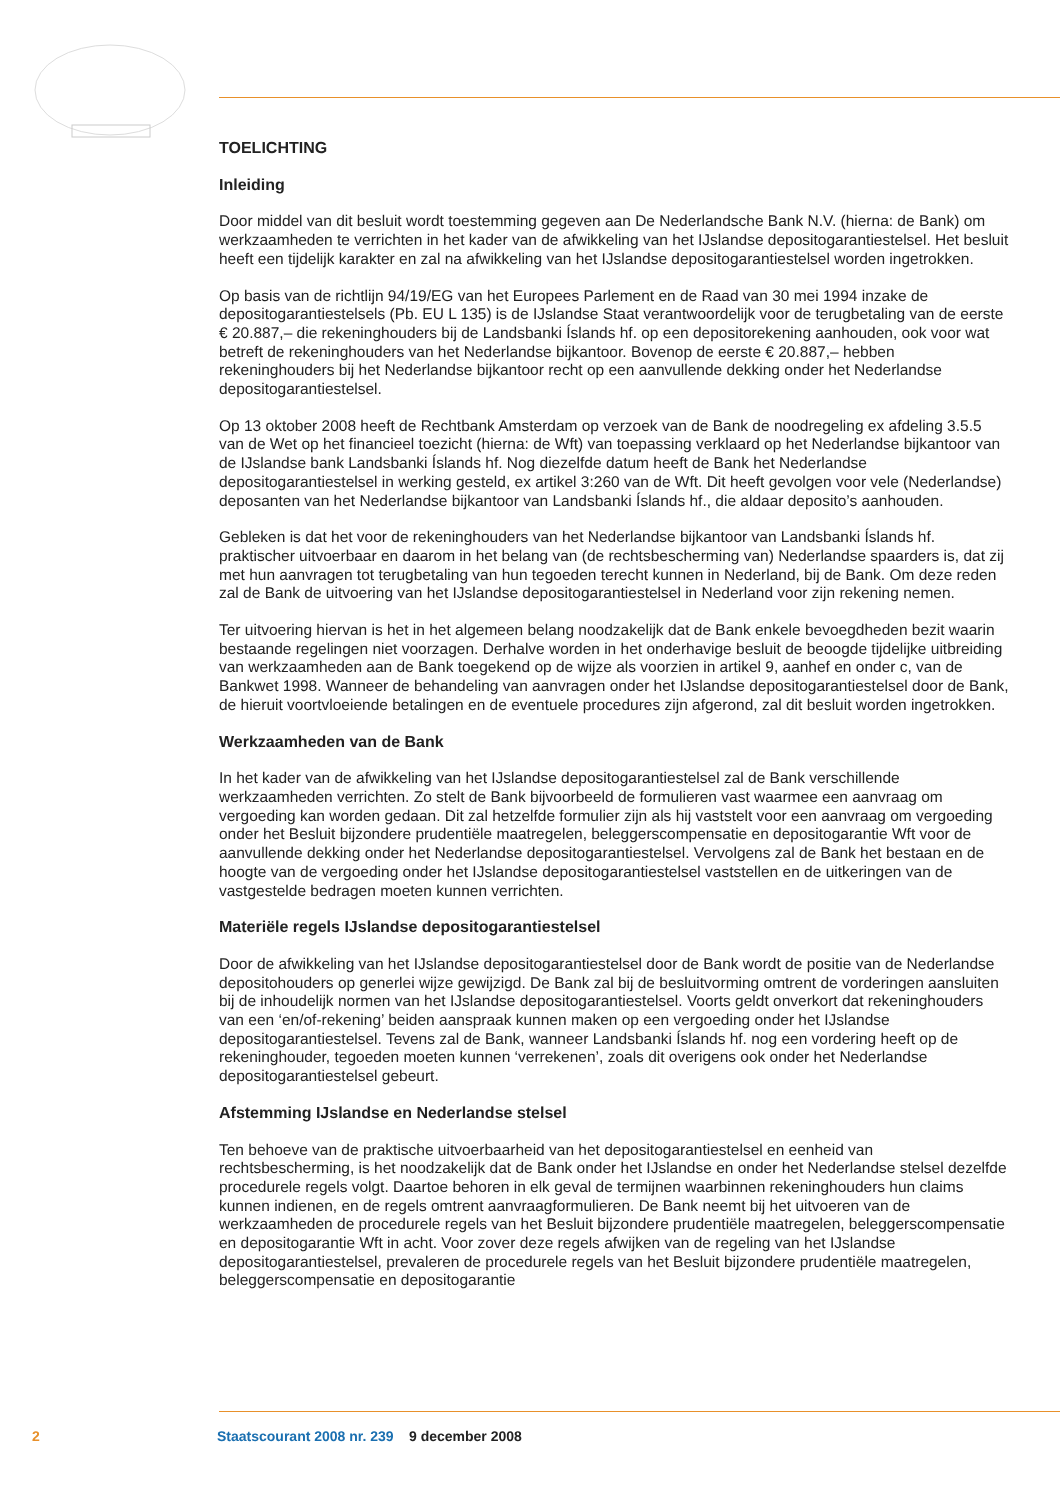TOELICHTING
Inleiding
Door middel van dit besluit wordt toestemming gegeven aan De Nederlandsche Bank N.V. (hierna: de Bank) om werkzaamheden te verrichten in het kader van de afwikkeling van het IJslandse depositogarantiestelsel. Het besluit heeft een tijdelijk karakter en zal na afwikkeling van het IJslandse depositogarantiestelsel worden ingetrokken.
Op basis van de richtlijn 94/19/EG van het Europees Parlement en de Raad van 30 mei 1994 inzake de depositogarantiestelsels (Pb. EU L 135) is de IJslandse Staat verantwoordelijk voor de terugbetaling van de eerste € 20.887,– die rekeninghouders bij de Landsbanki Íslands hf. op een depositorekening aanhouden, ook voor wat betreft de rekeninghouders van het Nederlandse bijkantoor. Bovenop de eerste € 20.887,– hebben rekeninghouders bij het Nederlandse bijkantoor recht op een aanvullende dekking onder het Nederlandse depositogarantiestelsel.
Op 13 oktober 2008 heeft de Rechtbank Amsterdam op verzoek van de Bank de noodregeling ex afdeling 3.5.5 van de Wet op het financieel toezicht (hierna: de Wft) van toepassing verklaard op het Nederlandse bijkantoor van de IJslandse bank Landsbanki Íslands hf. Nog diezelfde datum heeft de Bank het Nederlandse depositogarantiestelsel in werking gesteld, ex artikel 3:260 van de Wft. Dit heeft gevolgen voor vele (Nederlandse) deposanten van het Nederlandse bijkantoor van Landsbanki Íslands hf., die aldaar deposito’s aanhouden.
Gebleken is dat het voor de rekeninghouders van het Nederlandse bijkantoor van Landsbanki Íslands hf. praktischer uitvoerbaar en daarom in het belang van (de rechtsbescherming van) Nederlandse spaarders is, dat zij met hun aanvragen tot terugbetaling van hun tegoeden terecht kunnen in Nederland, bij de Bank. Om deze reden zal de Bank de uitvoering van het IJslandse depositogarantiestelsel in Nederland voor zijn rekening nemen.
Ter uitvoering hiervan is het in het algemeen belang noodzakelijk dat de Bank enkele bevoegdheden bezit waarin bestaande regelingen niet voorzagen. Derhalve worden in het onderhavige besluit de beoogde tijdelijke uitbreiding van werkzaamheden aan de Bank toegekend op de wijze als voorzien in artikel 9, aanhef en onder c, van de Bankwet 1998. Wanneer de behandeling van aanvragen onder het IJslandse depositogarantiestelsel door de Bank, de hieruit voortvloeiende betalingen en de eventuele procedures zijn afgerond, zal dit besluit worden ingetrokken.
Werkzaamheden van de Bank
In het kader van de afwikkeling van het IJslandse depositogarantiestelsel zal de Bank verschillende werkzaamheden verrichten. Zo stelt de Bank bijvoorbeeld de formulieren vast waarmee een aanvraag om vergoeding kan worden gedaan. Dit zal hetzelfde formulier zijn als hij vaststelt voor een aanvraag om vergoeding onder het Besluit bijzondere prudentiële maatregelen, beleggerscompensatie en depositogarantie Wft voor de aanvullende dekking onder het Nederlandse depositogarantiestelsel. Vervolgens zal de Bank het bestaan en de hoogte van de vergoeding onder het IJslandse depositogarantiestelsel vaststellen en de uitkeringen van de vastgestelde bedragen moeten kunnen verrichten.
Materiële regels IJslandse depositogarantiestelsel
Door de afwikkeling van het IJslandse depositogarantiestelsel door de Bank wordt de positie van de Nederlandse depositohouders op generlei wijze gewijzigd. De Bank zal bij de besluitvorming omtrent de vorderingen aansluiten bij de inhoudelijk normen van het IJslandse depositogarantiestelsel. Voorts geldt onverkort dat rekeninghouders van een ‘en/of-rekening’ beiden aanspraak kunnen maken op een vergoeding onder het IJslandse depositogarantiestelsel. Tevens zal de Bank, wanneer Landsbanki Íslands hf. nog een vordering heeft op de rekeninghouder, tegoeden moeten kunnen ‘verrekenen’, zoals dit overigens ook onder het Nederlandse depositogarantiestelsel gebeurt.
Afstemming IJslandse en Nederlandse stelsel
Ten behoeve van de praktische uitvoerbaarheid van het depositogarantiestelsel en eenheid van rechtsbescherming, is het noodzakelijk dat de Bank onder het IJslandse en onder het Nederlandse stelsel dezelfde procedurele regels volgt. Daartoe behoren in elk geval de termijnen waarbinnen rekeninghouders hun claims kunnen indienen, en de regels omtrent aanvraagformulieren. De Bank neemt bij het uitvoeren van de werkzaamheden de procedurele regels van het Besluit bijzondere prudentiële maatregelen, beleggerscompensatie en depositogarantie Wft in acht. Voor zover deze regels afwijken van de regeling van het IJslandse depositogarantiestelsel, prevaleren de procedurele regels van het Besluit bijzondere prudentiële maatregelen, beleggerscompensatie en depositogarantie
2 Staatscourant 2008 nr. 239 9 december 2008